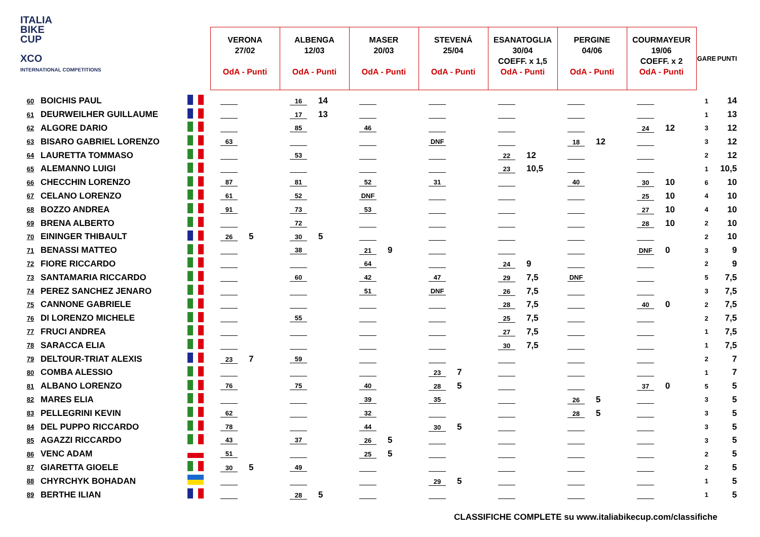ITALIA
BIKE
CUP
XCO
INTERNATIONAL COMPETITIONS
| | | | VERONA 27/02 OdA - Punti | ALBENGA 12/03 OdA - Punti | MASER 20/03 OdA - Punti | STEVENÁ 25/04 OdA - Punti | ESANATOGLIA 30/04 COEFF. x 1,5 OdA - Punti | PERGINE 04/06 OdA - Punti | COURMAYEUR 19/06 COEFF. x 2 OdA - Punti | GARE | PUNTI |
| 60 | BOICHIS PAUL | | | 16 14 | | | | | | 1 | 14 |
| 61 | DEURWEILHER GUILLAUME | | | 17 13 | | | | | | 1 | 13 |
| 62 | ALGORE DARIO | | | 85 | 46 | | | | 24 12 | 3 | 12 |
| 63 | BISARO GABRIEL LORENZO | | 63 | | | DNF | | 18 12 | | 3 | 12 |
| 64 | LAURETTA TOMMASO | | | 53 | | | 22 12 | | | 2 | 12 |
| 65 | ALEMANNO LUIGI | | | | | | 23 10,5 | | | 1 | 10,5 |
| 66 | CHECCHIN LORENZO | | 87 | 81 | 52 | 31 | | 40 | 30 10 | 6 | 10 |
| 67 | CELANO LORENZO | | 61 | 52 | DNF | | | | 25 10 | 4 | 10 |
| 68 | BOZZO ANDREA | | 91 | 73 | 53 | | | | 27 10 | 4 | 10 |
| 69 | BRENA ALBERTO | | | 72 | | | | | 28 10 | 2 | 10 |
| 70 | EININGER THIBAULT | | 26 5 | 30 5 | | | | | | 2 | 10 |
| 71 | BENASSI MATTEO | | | 38 | 21 9 | | | | DNF 0 | 3 | 9 |
| 72 | FIORE RICCARDO | | | | 64 | | 24 9 | | | 2 | 9 |
| 73 | SANTAMARIA RICCARDO | | | 60 | 42 | 47 | 29 7,5 | DNF | | 5 | 7,5 |
| 74 | PEREZ SANCHEZ JENARO | | | | 51 | DNF | 26 7,5 | | | 3 | 7,5 |
| 75 | CANNONE GABRIELE | | | | | | 28 7,5 | | 40 0 | 2 | 7,5 |
| 76 | DI LORENZO MICHELE | | | 55 | | | 25 7,5 | | | 2 | 7,5 |
| 77 | FRUCI ANDREA | | | | | | 27 7,5 | | | 1 | 7,5 |
| 78 | SARACCA ELIA | | | | | | 30 7,5 | | | 1 | 7,5 |
| 79 | DELTOUR-TRIAT ALEXIS | | 23 7 | 59 | | | | | | 2 | 7 |
| 80 | COMBA ALESSIO | | | | | 23 7 | | | | 1 | 7 |
| 81 | ALBANO LORENZO | | 76 | 75 | 40 | 28 5 | | | 37 0 | 5 | 5 |
| 82 | MARES ELIA | | | | 39 | 35 | | 26 5 | | 3 | 5 |
| 83 | PELLEGRINI KEVIN | | 62 | | 32 | | | 28 5 | | 3 | 5 |
| 84 | DEL PUPPO RICCARDO | | 78 | | 44 | 30 5 | | | | 3 | 5 |
| 85 | AGAZZI RICCARDO | | 43 | 37 | 26 5 | | | | | 3 | 5 |
| 86 | VENC ADAM | | 51 | | 25 5 | | | | | 2 | 5 |
| 87 | GIARETTA GIOELE | | 30 5 | 49 | | | | | | 2 | 5 |
| 88 | CHYRCHYK BOHADAN | | | | | 29 5 | | | | 1 | 5 |
| 89 | BERTHE ILIAN | | | 28 5 | | | | | | 1 | 5 |
CLASSIFICHE COMPLETE su www.italiabikecup.com/classifiche